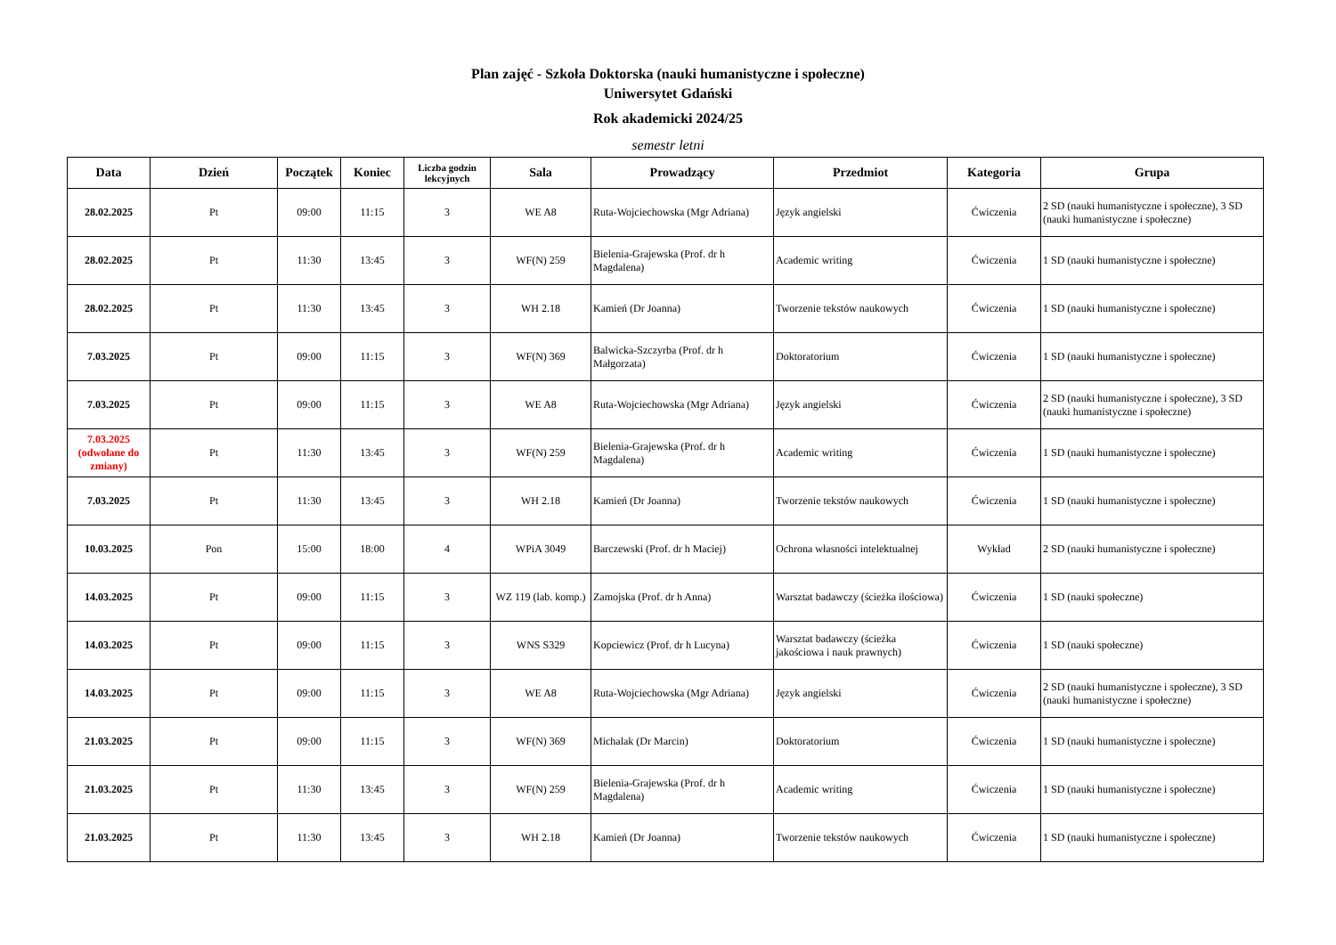Plan zajęć - Szkoła Doktorska (nauki humanistyczne i społeczne)
Uniwersytet Gdański
Rok akademicki 2024/25
semestr letni
| Data | Dzień | Początek | Koniec | Liczba godzin lekcyjnych | Sala | Prowadzący | Przedmiot | Kategoria | Grupa |
| --- | --- | --- | --- | --- | --- | --- | --- | --- | --- |
| 28.02.2025 | Pt | 09:00 | 11:15 | 3 | WE A8 | Ruta-Wojciechowska (Mgr Adriana) | Język angielski | Ćwiczenia | 2 SD (nauki humanistyczne i społeczne), 3 SD (nauki humanistyczne i społeczne) |
| 28.02.2025 | Pt | 11:30 | 13:45 | 3 | WF(N) 259 | Bielenia-Grajewska (Prof. dr h Magdalena) | Academic writing | Ćwiczenia | 1 SD (nauki humanistyczne i społeczne) |
| 28.02.2025 | Pt | 11:30 | 13:45 | 3 | WH 2.18 | Kamień (Dr Joanna) | Tworzenie tekstów naukowych | Ćwiczenia | 1 SD (nauki humanistyczne i społeczne) |
| 7.03.2025 | Pt | 09:00 | 11:15 | 3 | WF(N) 369 | Balwicka-Szczyrba (Prof. dr h Małgorzata) | Doktoratorium | Ćwiczenia | 1 SD (nauki humanistyczne i społeczne) |
| 7.03.2025 | Pt | 09:00 | 11:15 | 3 | WE A8 | Ruta-Wojciechowska (Mgr Adriana) | Język angielski | Ćwiczenia | 2 SD (nauki humanistyczne i społeczne), 3 SD (nauki humanistyczne i społeczne) |
| 7.03.2025 (odwołane do zmiany) | Pt | 11:30 | 13:45 | 3 | WF(N) 259 | Bielenia-Grajewska (Prof. dr h Magdalena) | Academic writing | Ćwiczenia | 1 SD (nauki humanistyczne i społeczne) |
| 7.03.2025 | Pt | 11:30 | 13:45 | 3 | WH 2.18 | Kamień (Dr Joanna) | Tworzenie tekstów naukowych | Ćwiczenia | 1 SD (nauki humanistyczne i społeczne) |
| 10.03.2025 | Pon | 15:00 | 18:00 | 4 | WPiA 3049 | Barczewski (Prof. dr h Maciej) | Ochrona własności intelektualnej | Wykład | 2 SD (nauki humanistyczne i społeczne) |
| 14.03.2025 | Pt | 09:00 | 11:15 | 3 | WZ 119 (lab. komp.) | Zamojska (Prof. dr h Anna) | Warsztat badawczy (ścieżka ilościowa) | Ćwiczenia | 1 SD (nauki społeczne) |
| 14.03.2025 | Pt | 09:00 | 11:15 | 3 | WNS S329 | Kopciewicz (Prof. dr h Lucyna) | Warsztat badawczy (ścieżka jakościowa i nauk prawnych) | Ćwiczenia | 1 SD (nauki społeczne) |
| 14.03.2025 | Pt | 09:00 | 11:15 | 3 | WE A8 | Ruta-Wojciechowska (Mgr Adriana) | Język angielski | Ćwiczenia | 2 SD (nauki humanistyczne i społeczne), 3 SD (nauki humanistyczne i społeczne) |
| 21.03.2025 | Pt | 09:00 | 11:15 | 3 | WF(N) 369 | Michalak (Dr Marcin) | Doktoratorium | Ćwiczenia | 1 SD (nauki humanistyczne i społeczne) |
| 21.03.2025 | Pt | 11:30 | 13:45 | 3 | WF(N) 259 | Bielenia-Grajewska (Prof. dr h Magdalena) | Academic writing | Ćwiczenia | 1 SD (nauki humanistyczne i społeczne) |
| 21.03.2025 | Pt | 11:30 | 13:45 | 3 | WH 2.18 | Kamień (Dr Joanna) | Tworzenie tekstów naukowych | Ćwiczenia | 1 SD (nauki humanistyczne i społeczne) |